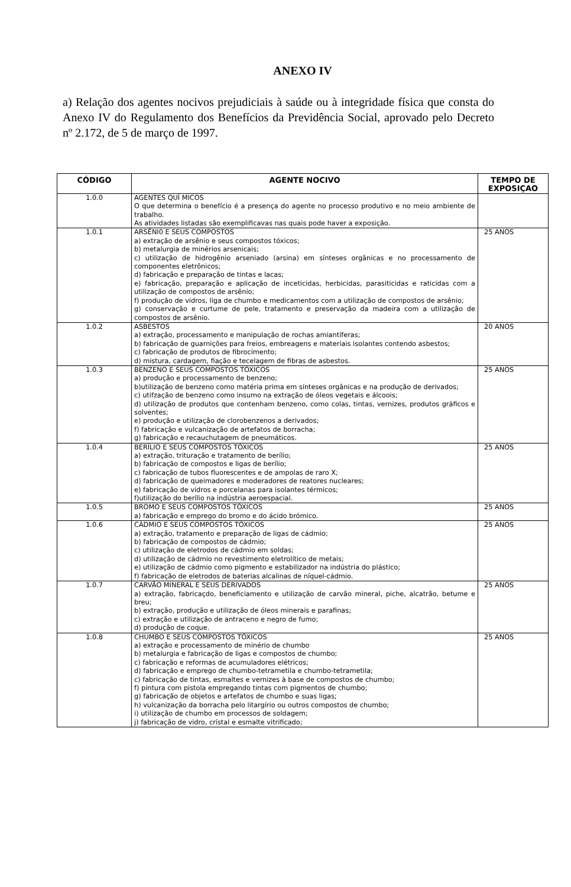ANEXO IV
a) Relação dos agentes nocivos prejudiciais à saúde ou à integridade física que consta do Anexo IV do Regulamento dos Benefícios da Previdência Social, aprovado pelo Decreto nº 2.172, de 5 de março de 1997.
| CÓDIGO | AGENTE NOCIVO | TEMPO DE EXPOSIÇAO |
| --- | --- | --- |
| 1.0.0 | AGENTES QUÍ MICOS O que determina o benefício é a presença do agente no processo produtivo e no meio ambiente de trabalho. As atividades listadas são exemplificavas nas quais pode haver a exposição. | |
| 1.0.1 | ARSÊNI0 E SEUS COMPOSTOS a) extração de arsênio e seus compostos tóxicos; b) metalurgia de minérios arsenicais; c) utilização de hidrogênio arseniado (arsina) em sínteses orgânicas e no processamento de componentes eletrônicos; d) fabricação e preparação de tintas e lacas; e) fabricação, preparação e aplicação de inceticidas, herbicidas, parasiticidas e raticidas com a utilização de compostos de arsênio; f) produção de vidros, liga de chumbo e medicamentos com a utilização de compostos de arsênio; g) conservação e curtume de pele, tratamento e preservação da madeira com a utilização de compostos de arsênio. | 25 ANOS |
| 1.0.2 | ASBESTOS a) extração, processamento e manipulação de rochas amiantíferas; b) fabricação de guarnições para freios, embreagens e materiais isolantes contendo asbestos; c) fabricação de produtos de fibrocimento; d) mistura, cardagem, fiação e tecelagem de fibras de asbestos. | 20 ANOS |
| 1.0.3 | BENZENO E SEUS COMPOSTOS TÓXICOS a) produção e processamento de benzeno; b)utilização de benzeno como matéria prima em sínteses orgânicas e na produção de derivados; c) utifzação de benzeno como insumo na extração de óleos vegetais e álcoois; d) utilização de produtos que contenham benzeno, como colas, tintas, vernizes, produtos gráficos e solventes; e) produção e utilização de clorobenzenos a derivados; f) fabricação e vulcanização de artefatos de borracha; g) fabricação e recauchutagem de pneumáticos. | 25 ANOS |
| 1.0.4 | BERÍLIO E SEUS COMPOSTOS TÓXICOS a) extração, trituração e tratamento de berílio; b) fabricação de compostos e ligas de berílio; c) fabricação de tubos fluorescentes e de ampolas de raro X; d) fabricação de queimadores e moderadores de reatores nucleares; e) fabricação de vidros e porcelanas para isolantes térmicos; f)utilização do berílio na indústria aeroespacial. | 25 ANOS |
| 1.0.5 | BROMO E SEUS COMPOSTOS TÓXICOS a) fabricação e emprego do bromo e do ácido brómico. | 25 ANOS |
| 1.0.6 | CÁDMIO E SEUS COMPOSTOS TÓXICOS a) extração, tratamento e preparação de ligas de cádmio; b) fabricação de compostos de cádmio; c) utilização de eletrodos de cádmio em soldas; d) utilização de cádmio no revestimento eletrolítico de metais; e) utilização de cádmio como pigmento e estabilizador na indústria do plástico; f) fabricação de eletrodos de baterias alcalinas de níquel-cádmio. | 25 ANOS |
| 1.0.7 | CARVÃO MINERAL E SEUS DERIVADOS a) extração, fabricaçdo, beneficiamento e utilização de carvão mineral, piche, alcatrão, betume e breu; b) extração, produção e utilização de óleos minerais e parafinas; c) extração e utilização de antraceno e negro de fumo; d) produção de coque. | 25 ANOS |
| 1.0.8 | CHUMBO E SEUS COMPOSTOS TÓXICOS a) extração e processamento de minério de chumbo b) metalurgia e fabricação de ligas e compostos de chumbo; c) fabricação e reformas de acumuladores elétricos; d) fabricação e emprego de chumbo-tetrametila e chumbo-tetrametila; c) fabricação de tintas, esmaltes e vernizes à base de compostos de chumbo; f) pintura com pistola empregando tintas com pigmentos de chumbo; g) fabricação de objetos e artefatos de chumbo e suas ligas; h) vulcanização da borracha pelo litargírio ou outros compostos de chumbo; i) utilização de chumbo em processos de soldagem; j) fabricação de vidro, crístal e esmalte vitrificado; | 25 ANOS |